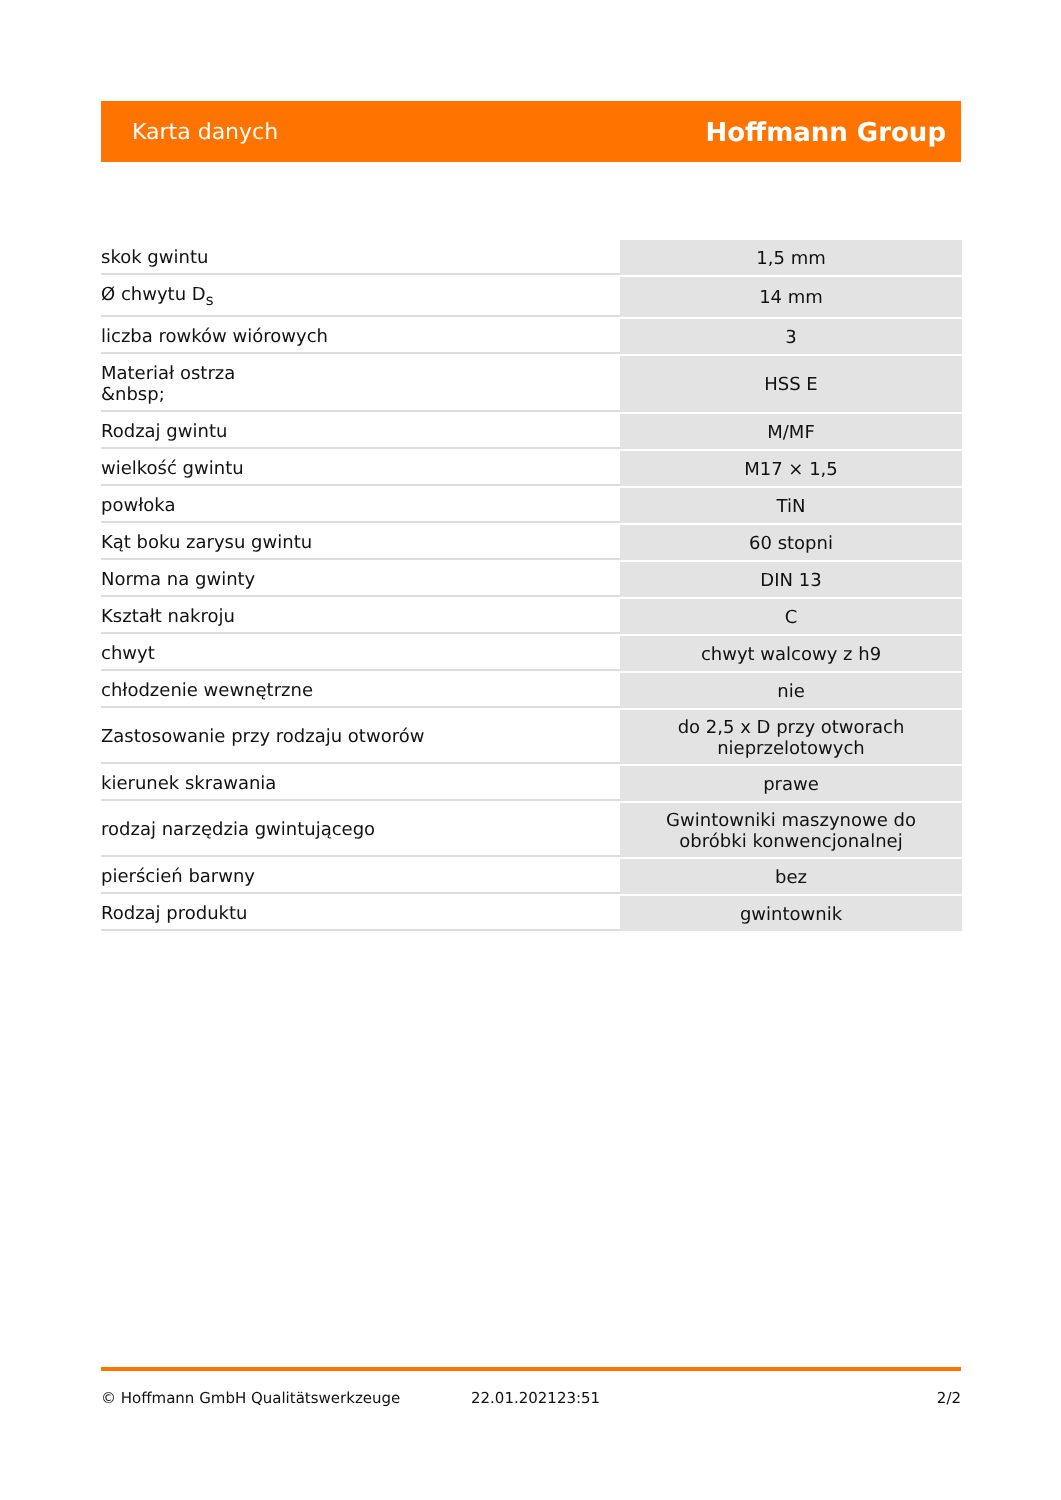Karta danych Hoffmann Group
| skok gwintu | 1,5 mm |
| Ø chwytu D<sub>s</sub> | 14 mm |
| liczba rowków wiórowych | 3 |
| Materiał ostrza &nbsp; | HSS E |
| Rodzaj gwintu | M/MF |
| wielkość gwintu | M17 × 1,5 |
| powłoka | TiN |
| Kąt boku zarysu gwintu | 60 stopni |
| Norma na gwinty | DIN 13 |
| Kształt nakroju | C |
| chwyt | chwyt walcowy z h9 |
| chłodzenie wewnętrzne | nie |
| Zastosowanie przy rodzaju otworów | do 2,5 x D przy otworach nieprzelotowych |
| kierunek skrawania | prawe |
| rodzaj narzędzia gwintującego | Gwintowniki maszynowe do obróbki konwencjonalnej |
| pierścień barwny | bez |
| Rodzaj produktu | gwintownik |
© Hoffmann GmbH Qualitätswerkzeuge 22.01.202123:51 2/2